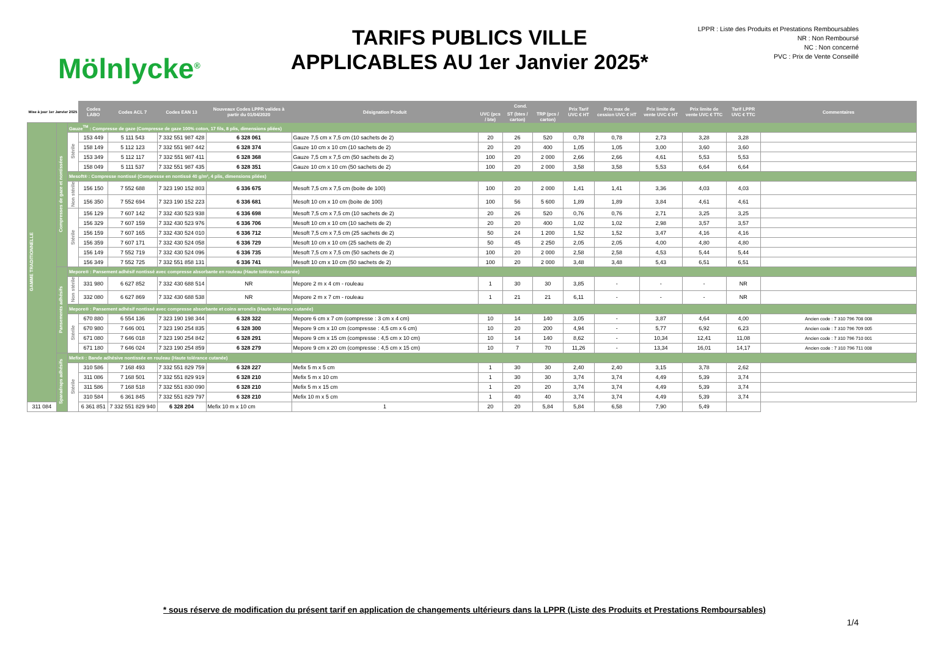Mölnlycke<sup>®</sup>
TARIFS PUBLICS VILLE
APPLICABLES AU 1er Janvier 2025*
LPPR : Liste des Produits et Prestations Remboursables
NR : Non Remboursé
NC : Non concerné
PVC : Prix de Vente Conseillé
| Mise à jour 1er Janvier 2025 | | | Codes LABO | Codes ACL 7 | Codes EAN 13 | Nouveaux Codes LPPR valides à partir du 01/04/2020 | Désignation Produit | Cond. | | | Prix Tarif UVC € HT | Prix max de cession UVC € HT | Prix limite de vente UVC € HT | Prix limite de vente UVC € TTC | Tarif LPPR UVC € TTC | Commentaires |
| | | | | | | | | UVC (pcs / bte) | ST (btes / carton) | TRP (pcs / carton) | | | | | | |
| GAMME TRADITIONNELLE | Compresses de gaze et nontissées | Gauze<sup>TM</sup> : Compresse de gaze (Compresse de gaze 100% coton, 17 fils, 8 plis, dimensions pliées) | | | | | | | | | | | | | | |
| | | Stérile | 153 449 | 5 111 543 | 7 332 551 987 428 | 6 328 061 | Gauze 7,5 cm x 7,5 cm (10 sachets de 2) | 20 | 26 | 520 | 0,78 | 0,78 | 2,73 | 3,28 | 3,28 | |
| | | | 158 149 | 5 112 123 | 7 332 551 987 442 | 6 328 374 | Gauze 10 cm x 10 cm (10 sachets de 2) | 20 | 20 | 400 | 1,05 | 1,05 | 3,00 | 3,60 | 3,60 | |
| | | | 153 349 | 5 112 117 | 7 332 551 987 411 | 6 328 368 | Gauze 7,5 cm x 7,5 cm (50 sachets de 2) | 100 | 20 | 2 000 | 2,66 | 2,66 | 4,61 | 5,53 | 5,53 | |
| | | | 158 049 | 5 111 537 | 7 332 551 987 435 | 6 328 351 | Gauze 10 cm x 10 cm (50 sachets de 2) | 100 | 20 | 2 000 | 3,58 | 3,58 | 5,53 | 6,64 | 6,64 | |
| | | Mesoft® : Compresse nontissé (Compresse en nontissé 40 g/m², 4 plis, dimensions pliées) | | | | | | | | | | | | | | |
| | | Non stérile | 156 150 | 7 552 688 | 7 323 190 152 803 | 6 336 675 | Mesoft 7,5 cm x 7,5 cm (boite de 100) | 100 | 20 | 2 000 | 1,41 | 1,41 | 3,36 | 4,03 | 4,03 | |
| | | | 156 350 | 7 552 694 | 7 323 190 152 223 | 6 336 681 | Mesoft 10 cm x 10 cm (boite de 100) | 100 | 56 | 5 600 | 1,89 | 1,89 | 3,84 | 4,61 | 4,61 | |
| | | Stérile | 156 129 | 7 607 142 | 7 332 430 523 938 | 6 336 698 | Mesoft 7,5 cm x 7,5 cm (10 sachets de 2) | 20 | 26 | 520 | 0,76 | 0,76 | 2,71 | 3,25 | 3,25 | |
| | | | 156 329 | 7 607 159 | 7 332 430 523 976 | 6 336 706 | Mesoft 10 cm x 10 cm (10 sachets de 2) | 20 | 20 | 400 | 1,02 | 1,02 | 2,98 | 3,57 | 3,57 | |
| | | | 156 159 | 7 607 165 | 7 332 430 524 010 | 6 336 712 | Mesoft 7,5 cm x 7,5 cm (25 sachets de 2) | 50 | 24 | 1 200 | 1,52 | 1,52 | 3,47 | 4,16 | 4,16 | |
| | | | 156 359 | 7 607 171 | 7 332 430 524 058 | 6 336 729 | Mesoft 10 cm x 10 cm (25 sachets de 2) | 50 | 45 | 2 250 | 2,05 | 2,05 | 4,00 | 4,80 | 4,80 | |
| | | | 156 149 | 7 552 719 | 7 332 430 524 096 | 6 336 735 | Mesoft 7,5 cm x 7,5 cm (50 sachets de 2) | 100 | 20 | 2 000 | 2,58 | 2,58 | 4,53 | 5,44 | 5,44 | |
| | | | 156 349 | 7 552 725 | 7 332 551 858 131 | 6 336 741 | Mesoft 10 cm x 10 cm (50 sachets de 2) | 100 | 20 | 2 000 | 3,48 | 3,48 | 5,43 | 6,51 | 6,51 | |
| | Pansements adhésifs | Mepore® : Pansement adhésif nontissé avec compresse absorbante en rouleau (Haute tolérance cutanée) | | | | | | | | | | | | | | |
| | | Non stérile | 331 980 | 6 627 852 | 7 332 430 688 514 | NR | Mepore 2 m x 4 cm - rouleau | 1 | 30 | 30 | 3,85 | - | - | - | NR | |
| | | | 332 080 | 6 627 869 | 7 332 430 688 538 | NR | Mepore 2 m x 7 cm - rouleau | 1 | 21 | 21 | 6,11 | - | - | - | NR | |
| | | Mepore® : Pansement adhésif nontissé avec compresse absorbante et coins arrondis (Haute tolérance cutanée) | | | | | | | | | | | | | | |
| | | Stérile | 670 880 | 6 554 136 | 7 323 190 198 344 | 6 328 322 | Mepore 6 cm x 7 cm (compresse : 3 cm x 4 cm) | 10 | 14 | 140 | 3,05 | - | 3,87 | 4,64 | 4,00 | Ancien code : 7 310 796 708 008 |
| | | | 670 980 | 7 646 001 | 7 323 190 254 835 | 6 328 300 | Mepore 9 cm x 10 cm (compresse : 4,5 cm x 6 cm) | 10 | 20 | 200 | 4,94 | - | 5,77 | 6,92 | 6,23 | Ancien code : 7 310 796 709 005 |
| | | | 671 080 | 7 646 018 | 7 323 190 254 842 | 6 328 291 | Mepore 9 cm x 15 cm (compresse : 4,5 cm x 10 cm) | 10 | 14 | 140 | 8,62 | - | 10,34 | 12,41 | 11,08 | Ancien code : 7 310 796 710 001 |
| | | | 671 180 | 7 646 024 | 7 323 190 254 859 | 6 328 279 | Mepore 9 cm x 20 cm (compresse : 4,5 cm x 15 cm) | 10 | 7 | 70 | 11,26 | - | 13,34 | 16,01 | 14,17 | Ancien code : 7 310 796 711 008 |
| | Sparadraps adhésifs | Mefix® : Bande adhésive nontissée en rouleau (Haute tolérance cutanée) | | | | | | | | | | | | | | |
| | | Stérile | 310 586 | 7 168 493 | 7 332 551 829 759 | 6 328 227 | Mefix 5 m x 5 cm | 1 | 30 | 30 | 2,40 | 2,40 | 3,15 | 3,78 | 2,62 | |
| | | | 311 086 | 7 168 501 | 7 332 551 829 919 | 6 328 210 | Mefix 5 m x 10 cm | 1 | 30 | 30 | 3,74 | 3,74 | 4,49 | 5,39 | 3,74 | |
| | | | 311 586 | 7 168 518 | 7 332 551 830 090 | 6 328 210 | Mefix 5 m x 15 cm | 1 | 20 | 20 | 3,74 | 3,74 | 4,49 | 5,39 | 3,74 | |
| | | | 310 584 | 6 361 845 | 7 332 551 829 797 | 6 328 210 | Mefix 10 m x 5 cm | 1 | 40 | 40 | 3,74 | 3,74 | 4,49 | 5,39 | 3,74 | |
| 311 084 | | | 6 361 851 | 7 332 551 829 940 | 6 328 204 | Mefix 10 m x 10 cm | 1 | 20 | 20 | 5,84 | 5,84 | 6,58 | 7,90 | 5,49 | | |
* sous réserve de modification du présent tarif en application de changements ultérieurs dans la LPPR (Liste des Produits et Prestations Remboursables)
1/4